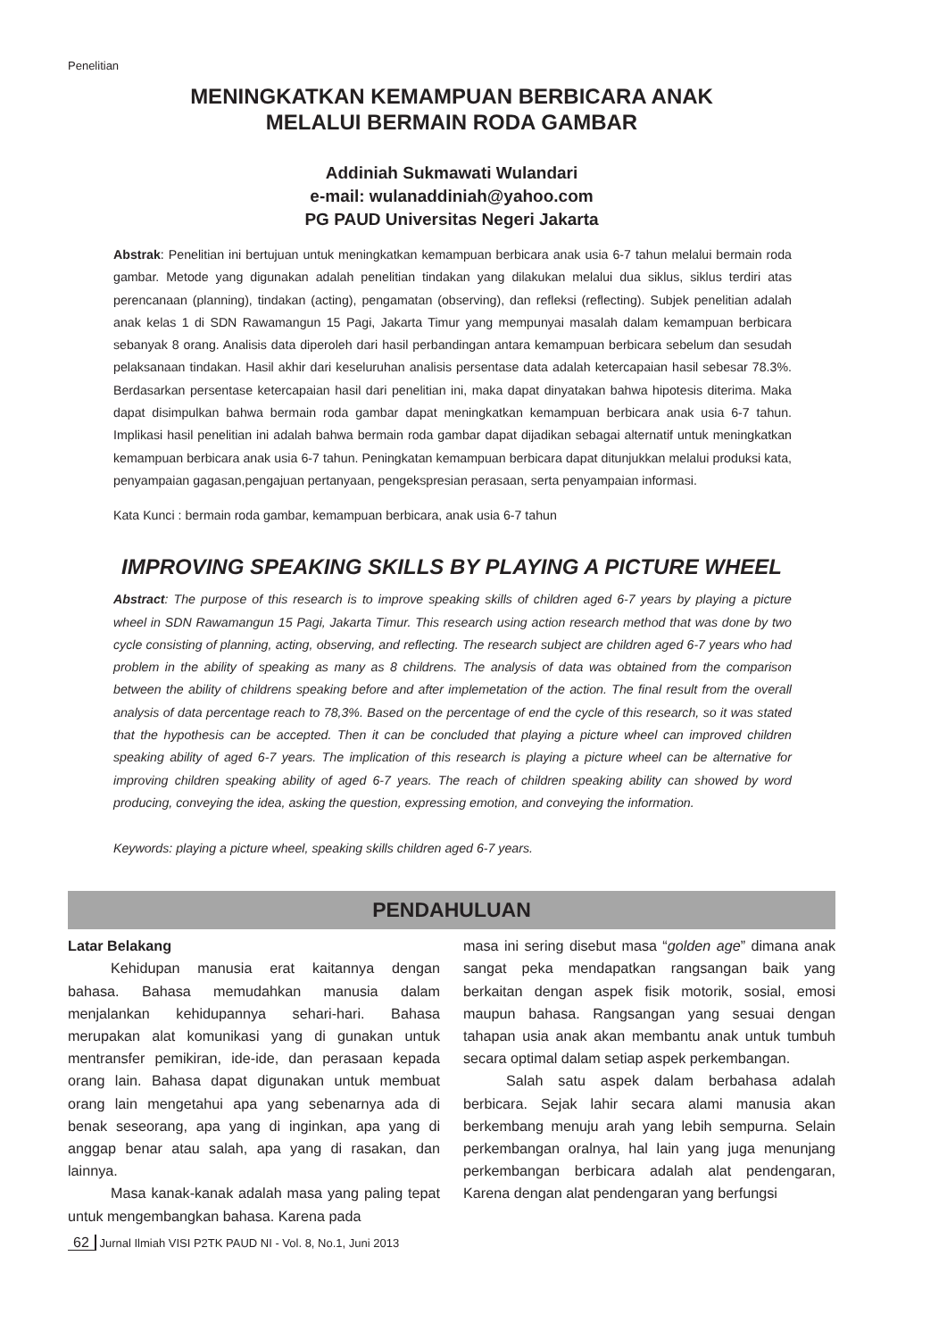Penelitian
MENINGKATKAN KEMAMPUAN BERBICARA ANAK
MELALUI BERMAIN RODA GAMBAR
Addiniah Sukmawati Wulandari
e-mail: wulanaddiniah@yahoo.com
PG PAUD Universitas Negeri Jakarta
Abstrak: Penelitian ini bertujuan untuk meningkatkan kemampuan berbicara anak usia 6-7 tahun melalui bermain roda gambar. Metode yang digunakan adalah penelitian tindakan yang dilakukan melalui dua siklus, siklus terdiri atas perencanaan (planning), tindakan (acting), pengamatan (observing), dan refleksi (reflecting). Subjek penelitian adalah anak kelas 1 di SDN Rawamangun 15 Pagi, Jakarta Timur yang mempunyai masalah dalam kemampuan berbicara sebanyak 8 orang. Analisis data diperoleh dari hasil perbandingan antara kemampuan berbicara sebelum dan sesudah pelaksanaan tindakan. Hasil akhir dari keseluruhan analisis persentase data adalah ketercapaian hasil sebesar 78.3%. Berdasarkan persentase ketercapaian hasil dari penelitian ini, maka dapat dinyatakan bahwa hipotesis diterima. Maka dapat disimpulkan bahwa bermain roda gambar dapat meningkatkan kemampuan berbicara anak usia 6-7 tahun. Implikasi hasil penelitian ini adalah bahwa bermain roda gambar dapat dijadikan sebagai alternatif untuk meningkatkan kemampuan berbicara anak usia 6-7 tahun. Peningkatan kemampuan berbicara dapat ditunjukkan melalui produksi kata, penyampaian gagasan,pengajuan pertanyaan, pengekspresian perasaan, serta penyampaian informasi.
Kata Kunci : bermain roda gambar, kemampuan berbicara, anak usia 6-7 tahun
IMPROVING SPEAKING SKILLS BY PLAYING A PICTURE WHEEL
Abstract: The purpose of this research is to improve speaking skills of children aged 6-7 years by playing a picture wheel in SDN Rawamangun 15 Pagi, Jakarta Timur. This research using action research method that was done by two cycle consisting of planning, acting, observing, and reflecting. The research subject are children aged 6-7 years who had problem in the ability of speaking as many as 8 childrens. The analysis of data was obtained from the comparison between the ability of childrens speaking before and after implemetation of the action. The final result from the overall analysis of data percentage reach to 78,3%. Based on the percentage of end the cycle of this research, so it was stated that the hypothesis can be accepted. Then it can be concluded that playing a picture wheel can improved children speaking ability of aged 6-7 years. The implication of this research is playing a picture wheel can be alternative for improving children speaking ability of aged 6-7 years. The reach of children speaking ability can showed by word producing, conveying the idea, asking the question, expressing emotion, and conveying the information.
Keywords: playing a picture wheel, speaking skills children aged 6-7 years.
PENDAHULUAN
Latar Belakang
Kehidupan manusia erat kaitannya dengan bahasa. Bahasa memudahkan manusia dalam menjalankan kehidupannya sehari-hari. Bahasa merupakan alat komunikasi yang di gunakan untuk mentransfer pemikiran, ide-ide, dan perasaan kepada orang lain. Bahasa dapat digunakan untuk membuat orang lain mengetahui apa yang sebenarnya ada di benak seseorang, apa yang di inginkan, apa yang di anggap benar atau salah, apa yang di rasakan, dan lainnya.
Masa kanak-kanak adalah masa yang paling tepat untuk mengembangkan bahasa. Karena pada
masa ini sering disebut masa “golden age” dimana anak sangat peka mendapatkan rangsangan baik yang berkaitan dengan aspek fisik motorik, sosial, emosi maupun bahasa. Rangsangan yang sesuai dengan tahapan usia anak akan membantu anak untuk tumbuh secara optimal dalam setiap aspek perkembangan.
Salah satu aspek dalam berbahasa adalah berbicara. Sejak lahir secara alami manusia akan berkembang menuju arah yang lebih sempurna. Selain perkembangan oralnya, hal lain yang juga menunjang perkembangan berbicara adalah alat pendengaran, Karena dengan alat pendengaran yang berfungsi
62 Jurnal Ilmiah VISI P2TK PAUD NI - Vol. 8, No.1, Juni 2013